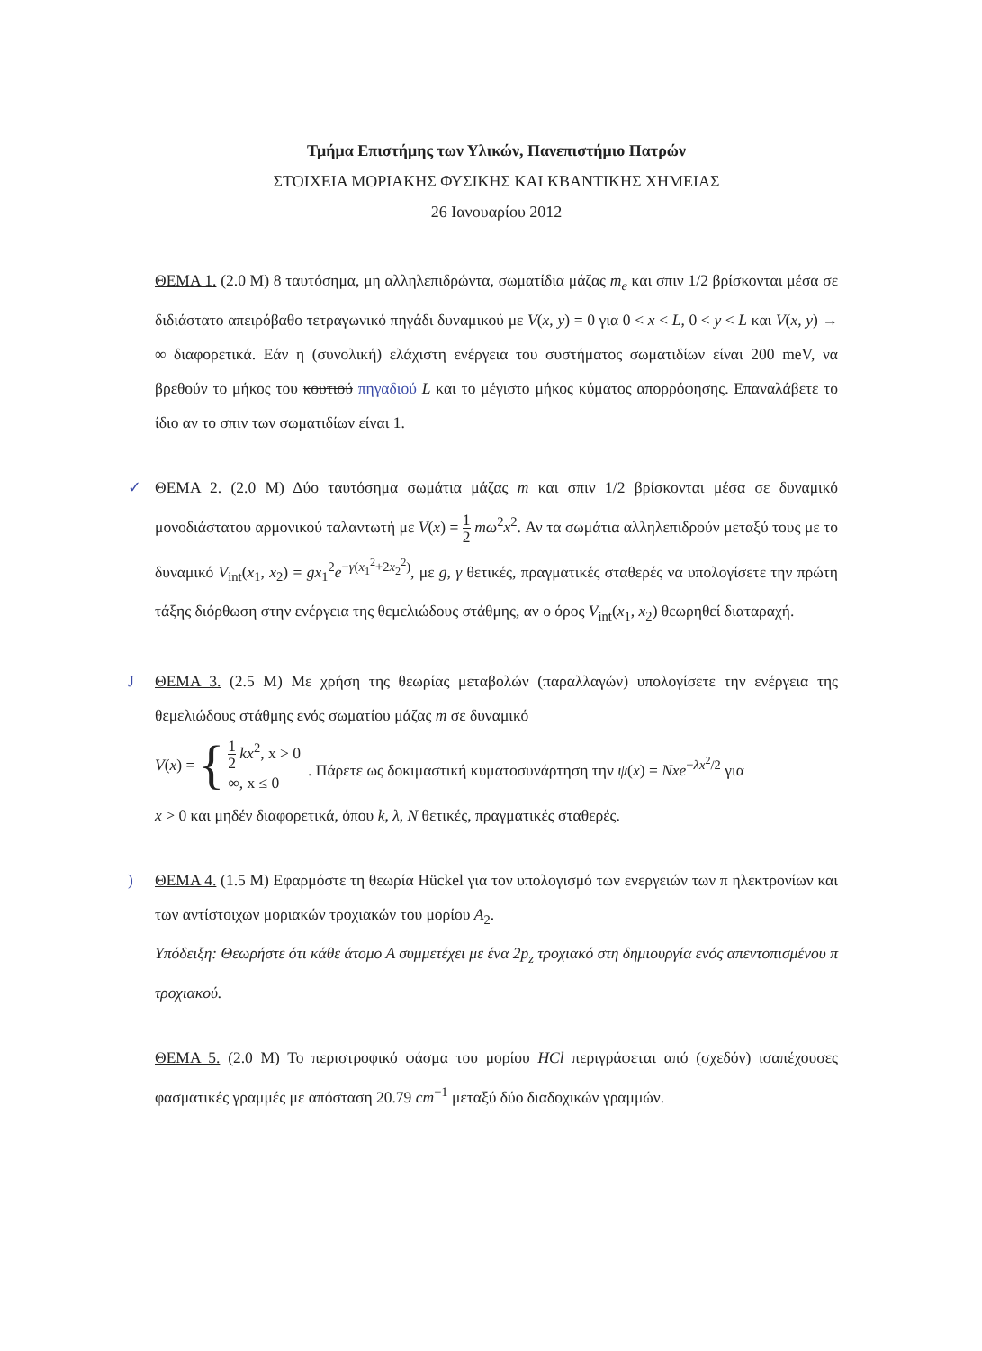Τμήμα Επιστήμης των Υλικών, Πανεπιστήμιο Πατρών
ΣΤΟΙΧΕΙΑ ΜΟΡΙΑΚΗΣ ΦΥΣΙΚΗΣ ΚΑΙ ΚΒΑΝΤΙΚΗΣ ΧΗΜΕΙΑΣ
26 Ιανουαρίου 2012
ΘΕΜΑ 1. (2.0 Μ) 8 ταυτόσημα, μη αλληλεπιδρώντα, σωματίδια μάζας m<sub>e</sub> και σπιν 1/2 βρίσκονται μέσα σε διδιάστατο απειρόβαθο τετραγωνικό πηγάδι δυναμικού με V(x, y) = 0 για 0 < x < L, 0 < y < L και V(x, y) → ∞ διαφορετικά. Εάν η (συνολική) ελάχιστη ενέργεια του συστήματος σωματιδίων είναι 200 meV, να βρεθούν το μήκος του κουτιού πηγαδιού L και το μέγιστο μήκος κύματος απορρόφησης. Επαναλάβετε το ίδιο αν το σπιν των σωματιδίων είναι 1.
✓ ΘΕΜΑ 2. (2.0 Μ) Δύο ταυτόσημα σωμάτια μάζας m και σπιν 1/2 βρίσκονται μέσα σε δυναμικό μονοδιάστατου αρμονικού ταλαντωτή με V(x) = 1 2 mω<sup>2</sup>x<sup>2</sup>. Αν τα σωμάτια αλληλεπιδρούν μεταξύ τους με το δυναμικό V<sub>int</sub>(x<sub>1</sub>, x<sub>2</sub>) = gx<sub>1</sub><sup>2</sup>e<sup>−γ(x<sub>1</sub><sup>2</sup>+2x<sub>2</sub><sup>2</sup>)</sup>, με g, γ θετικές, πραγματικές σταθερές να υπολογίσετε την πρώτη τάξης διόρθωση στην ενέργεια της θεμελιώδους στάθμης, αν ο όρος V<sub>int</sub>(x<sub>1</sub>, x<sub>2</sub>) θεωρηθεί διαταραχή.
J ΘΕΜΑ 3. (2.5 Μ) Με χρήση της θεωρίας μεταβολών (παραλλαγών) υπολογίσετε την ενέργεια της θεμελιώδους στάθμης ενός σωματίου μάζας m σε δυναμικό
V(x) = { 1 2 kx<sup>2</sup>, x > 0
∞, x ≤ 0. Πάρετε ως δοκιμαστική κυματοσυνάρτηση την ψ(x) = Nxe<sup>−λx<sup>2</sup>/2</sup> για
x > 0 και μηδέν διαφορετικά, όπου k, λ, N θετικές, πραγματικές σταθερές.
) ΘΕΜΑ 4. (1.5 Μ) Εφαρμόστε τη θεωρία Hückel για τον υπολογισμό των ενεργειών των π ηλεκτρονίων και των αντίστοιχων μοριακών τροχιακών του μορίου A<sub>2</sub>.
Υπόδειξη: Θεωρήστε ότι κάθε άτομο Α συμμετέχει με ένα 2p<sub>z</sub> τροχιακό στη δημιουργία ενός απεντοπισμένου π τροχιακού.
ΘΕΜΑ 5. (2.0 Μ) Το περιστροφικό φάσμα του μορίου HCl περιγράφεται από (σχεδόν) ισαπέχουσες φασματικές γραμμές με απόσταση 20.79 cm<sup>−1</sup> μεταξύ δύο διαδοχικών γραμμών.